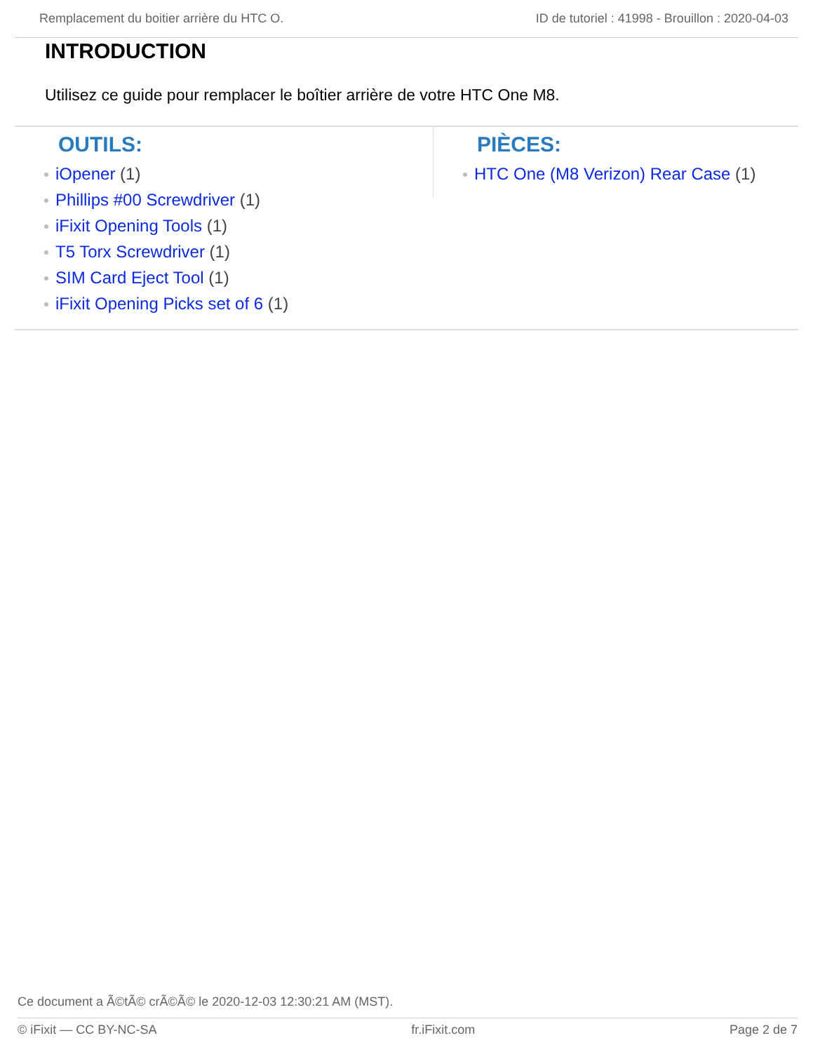Remplacement du boitier arrière du HTC O. ID de tutoriel : 41998 - Brouillon : 2020-04-03
INTRODUCTION
Utilisez ce guide pour remplacer le boîtier arrière de votre HTC One M8.
OUTILS:
iOpener (1)
Phillips #00 Screwdriver (1)
iFixit Opening Tools (1)
T5 Torx Screwdriver (1)
SIM Card Eject Tool (1)
iFixit Opening Picks set of 6 (1)
PIÈCES:
HTC One (M8 Verizon) Rear Case (1)
Ce document a Ã©tÃ© crÃ©Ã© le 2020-12-03 12:30:21 AM (MST).
© iFixit — CC BY-NC-SA fr.iFixit.com Page 2 de 7